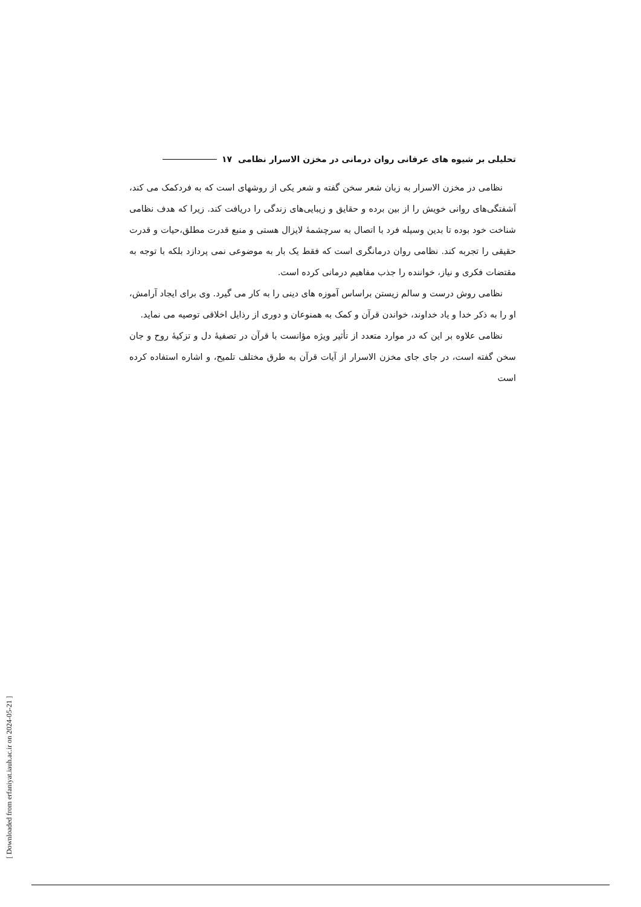تحلیلی بر شیوه های عرفانی روان درمانی در مخزن الاسرار نظامی ۱۷
نظامی در مخزن الاسرار به زبان شعر سخن گفته و شعر یکی از روشهای است که به فردکمک می کند، آشفتگی‌های روانی خویش را از بین برده و حقایق و زیبایی‌های زندگی را دریافت کند. زیرا که هدف نظامی شناخت خود بوده تا بدین وسیله فرد با اتصال به سرچشمهٔ لایزال هستی و منبع قدرت مطلق،حیات و قدرت حقیقی را تجربه کند. نظامی روان درمانگری است که فقط یک بار به موضوعی نمی پردازد بلکه با توجه به مقتضات فکری و نیاز، خواننده را جذب مفاهیم درمانی کرده است.
نظامی روش درست و سالم زیستن براساس آموزه های دینی را به کار می گیرد. وی برای ایجاد آرامش، او را به ذکر خدا و یاد خداوند، خواندن قرآن و کمک به همنوعان و دوری از رذایل اخلاقی توصیه می نماید.
نظامی علاوه بر این که در موارد متعدد از تأثیر ویژه مؤانست با قرآن در تصفیهٔ دل و تزکیهٔ روح و جان سخن گفته است، در جای جای مخزن الاسرار از آیات قرآن به طرق مختلف تلمیح، و اشاره استفاده کرده است
[ Downloaded from erfaniyat.iauh.ac.ir on 2024-05-21 ]